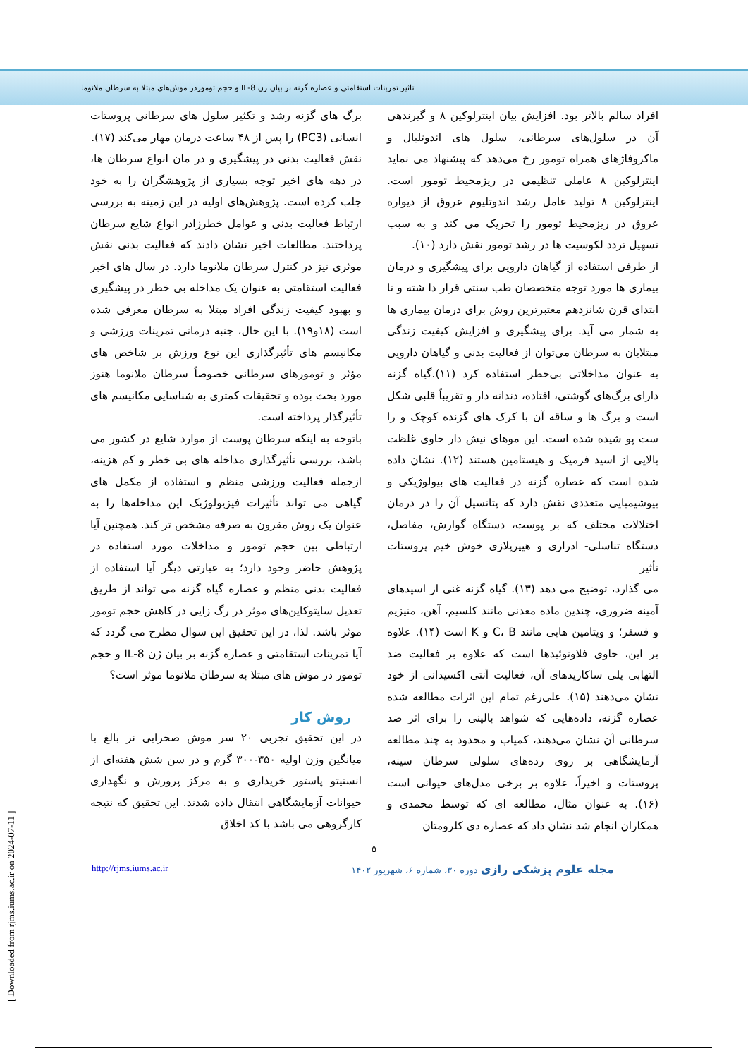تاثیر تمرینات استقامتی و عصاره گزنه بر بیان ژن IL-8 و حجم توموردر موش‌های مبتلا به سرطان ملانوما
افراد سالم بالاتر بود. افزایش بیان اینترلوکین ۸ و گیرندهی آن در سلول‌های سرطانی، سلول های اندوتلیال و ماکروفاژهای همراه تومور رخ می‌دهد که پیشنهاد می نماید اینترلوکین ۸ عاملی تنظیمی در ریزمحیط تومور است. اینترلوکین ۸ تولید عامل رشد اندوتلیوم عروق از دیواره عروق در ریزمحیط تومور را تحریک می کند و به سبب تسهیل تردد لکوسیت ها در رشد تومور نقش دارد (۱۰).
از طرفی استفاده از گیاهان دارویی برای پیشگیری و درمان بیماری ها مورد توجه متخصصان طب سنتی قرار دا شته و تا ابتدای قرن شانزدهم معتبرترین روش برای درمان بیماری ها به شمار می آید. برای پیشگیری و افزایش کیفیت زندگی مبتلایان به سرطان می‌توان از فعالیت بدنی و گیاهان دارویی به عنوان مداخلاتی بی‌خطر استفاده کرد (۱۱).گیاه گزنه دارای برگ‌های گوشتی، افتاده، دندانه دار و تقریباً قلبی شکل است و برگ ها و ساقه آن با کرک های گزنده کوچک و را ست پو شیده شده است. این موهای نیش دار حاوی غلظت بالایی از اسید فرمیک و هیستامین هستند (۱۲). نشان داده شده است که عصاره گزنه در فعالیت های بیولوژیکی و بیوشیمیایی متعددی نقش دارد که پتانسیل آن را در درمان اختلالات مختلف که بر پوست، دستگاه گوارش، مفاصل، دستگاه تناسلی- ادراری و هیپرپلازی خوش خیم پروستات تأثیر
می گذارد، توضیح می دهد (۱۳). گیاه گزنه غنی از اسیدهای آمینه ضروری، چندین ماده معدنی مانند کلسیم، آهن، منیزیم و فسفر؛ و ویتامین هایی مانند C، B و K است (۱۴). علاوه بر این، حاوی فلاونوئیدها است که علاوه بر فعالیت ضد التهابی پلی ساکاریدهای آن، فعالیت آنتی اکسیدانی از خود نشان می‌دهند (۱۵). علی‌رغم تمام این اثرات مطالعه شده عصاره گزنه، داده‌هایی که شواهد بالینی را برای اثر ضد سرطانی آن نشان می‌دهند، کمیاب و محدود به چند مطالعه آزمایشگاهی بر روی رده‌های سلولی سرطان سینه، پروستات و اخیراً، علاوه بر برخی مدل‌های حیوانی است (۱۶). به عنوان مثال، مطالعه ای که توسط محمدی و همکاران انجام شد نشان داد که عصاره دی کلرومتان
برگ های گزنه رشد و تکثیر سلول های سرطانی پروستات انسانی (PC3) را پس از ۴۸ ساعت درمان مهار می‌کند (۱۷).
نقش فعالیت بدنی در پیشگیری و در مان انواع سرطان ها، در دهه های اخیر توجه بسیاری از پژوهشگران را به خود جلب کرده است. پژوهش‌های اولیه در این زمینه به بررسی ارتباط فعالیت بدنی و عوامل خطرزادر انواع شایع سرطان پرداختند. مطالعات اخیر نشان دادند که فعالیت بدنی نقش موثری نیز در کنترل سرطان ملانوما دارد. در سال های اخیر فعالیت استقامتی به عنوان یک مداخله بی خطر در پیشگیری و بهبود کیفیت زندگی افراد مبتلا به سرطان معرفی شده است (۱۸و۱۹). با این حال، جنبه درمانی تمرینات ورزشی و مکانیسم های تأثیرگذاری این نوع ورزش بر شاخص های مؤثر و تومورهای سرطانی خصوصاً سرطان ملانوما هنوز مورد بحث بوده و تحقیقات کمتری به شناسایی مکانیسم های تأثیرگذار پرداخته است.
باتوجه به اینکه سرطان پوست از موارد شایع در کشور می باشد، بررسی تأثیرگذاری مداخله های بی خطر و کم هزینه، ازجمله فعالیت ورزشی منظم و استفاده از مکمل های گیاهی می تواند تأثیرات فیزیولوژیک این مداخله‌ها را به عنوان یک روش مقرون به صرفه مشخص تر کند. همچنین آیا ارتباطی بین حجم تومور و مداخلات مورد استفاده در پژوهش حاضر وجود دارد؛ به عبارتی دیگر آیا استفاده از فعالیت بدنی منظم و عصاره گیاه گزنه می تواند از طریق تعدیل سایتوکاین‌های موثر در رگ زایی در کاهش حجم تومور موثر باشد. لذا، در این تحقیق این سوال مطرح می گردد که آیا تمرینات استقامتی و عصاره گزنه بر بیان ژن IL-8 و حجم تومور در موش های مبتلا به سرطان ملانوما موثر است؟
روش کار
در این تحقیق تجربی ۲۰ سر موش صحرایی نر بالغ با میانگین وزن اولیه ۳۵۰-۳۰۰ گرم و در سن شش هفته‌ای از انستیتو پاستور خریداری و به مرکز پرورش و نگهداری حیوانات آزمایشگاهی انتقال داده شدند. این تحقیق که نتیجه کارگروهی می باشد با کد اخلاق
۵
مجله علوم پزشکی رازی دوره ۳۰، شماره ۶، شهریور ۱۴۰۲ http://rjms.iums.ac.ir
[ Downloaded from rjms.iums.ac.ir on 2024-07-11 ]